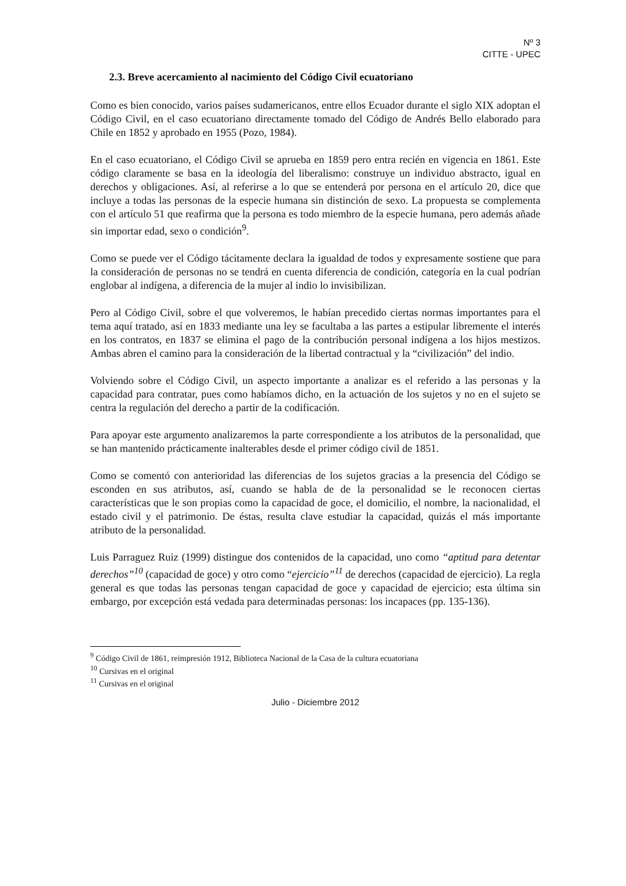Nº 3
CITTE - UPEC
2.3. Breve acercamiento al nacimiento del Código Civil ecuatoriano
Como es bien conocido, varios países sudamericanos, entre ellos Ecuador durante el siglo XIX adoptan el Código Civil, en el caso ecuatoriano directamente tomado del Código de Andrés Bello elaborado para Chile en 1852 y aprobado en 1955 (Pozo, 1984).
En el caso ecuatoriano, el Código Civil se aprueba en 1859 pero entra recién en vigencia en 1861. Este código claramente se basa en la ideología del liberalismo: construye un individuo abstracto, igual en derechos y obligaciones. Así, al referirse a lo que se entenderá por persona en el artículo 20, dice que incluye a todas las personas de la especie humana sin distinción de sexo. La propuesta se complementa con el artículo 51 que reafirma que la persona es todo miembro de la especie humana, pero además añade sin importar edad, sexo o condición<sup>9</sup>.
Como se puede ver el Código tácitamente declara la igualdad de todos y expresamente sostiene que para la consideración de personas no se tendrá en cuenta diferencia de condición, categoría en la cual podrían englobar al indígena, a diferencia de la mujer al indio lo invisibilizan.
Pero al Código Civil, sobre el que volveremos, le habían precedido ciertas normas importantes para el tema aquí tratado, así en 1833 mediante una ley se facultaba a las partes a estipular libremente el interés en los contratos, en 1837 se elimina el pago de la contribución personal indígena a los hijos mestizos. Ambas abren el camino para la consideración de la libertad contractual y la “civilización” del indio.
Volviendo sobre el Código Civil, un aspecto importante a analizar es el referido a las personas y la capacidad para contratar, pues como habíamos dicho, en la actuación de los sujetos y no en el sujeto se centra la regulación del derecho a partir de la codificación.
Para apoyar este argumento analizaremos la parte correspondiente a los atributos de la personalidad, que se han mantenido prácticamente inalterables desde el primer código civil de 1851.
Como se comentó con anterioridad las diferencias de los sujetos gracias a la presencia del Código se esconden en sus atributos, así, cuando se habla de de la personalidad se le reconocen ciertas características que le son propias como la capacidad de goce, el domicilio, el nombre, la nacionalidad, el estado civil y el patrimonio. De éstas, resulta clave estudiar la capacidad, quizás el más importante atributo de la personalidad.
Luis Parraguez Ruiz (1999) distingue dos contenidos de la capacidad, uno como “aptitud para detentar derechos”<sup>10</sup> (capacidad de goce) y otro como “ejercicio”<sup>11</sup> de derechos (capacidad de ejercicio). La regla general es que todas las personas tengan capacidad de goce y capacidad de ejercicio; esta última sin embargo, por excepción está vedada para determinadas personas: los incapaces (pp. 135-136).
<sup>9</sup> Código Civil de 1861, reimpresión 1912, Biblioteca Nacional de la Casa de la cultura ecuatoriana
<sup>10</sup> Cursivas en el original
<sup>11</sup> Cursivas en el original
Julio - Diciembre 2012